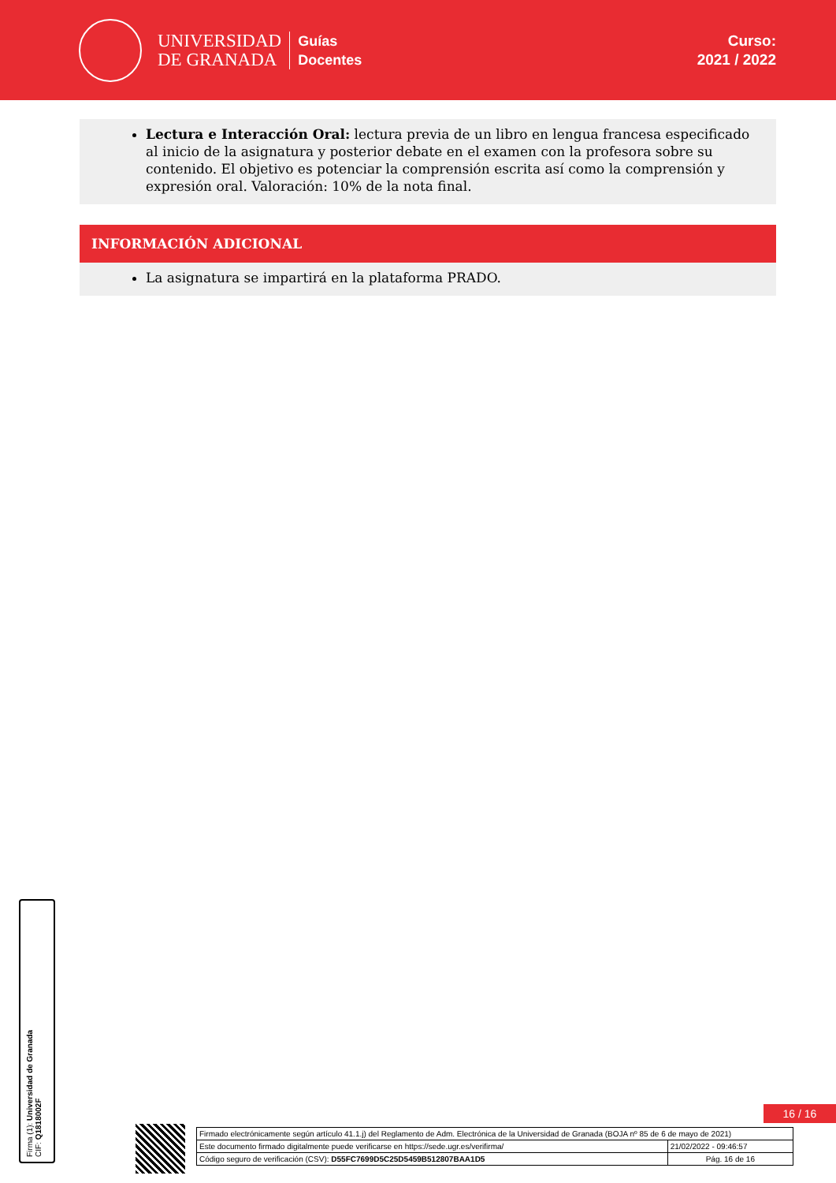UNIVERSIDAD
DE GRANADA
Guías
Docentes
Curso:
2021 / 2022
Lectura e Interacción Oral: lectura previa de un libro en lengua francesa especificado al inicio de la asignatura y posterior debate en el examen con la profesora sobre su contenido. El objetivo es potenciar la comprensión escrita así como la comprensión y expresión oral. Valoración: 10% de la nota final.
INFORMACIÓN ADICIONAL
La asignatura se impartirá en la plataforma PRADO.
Firma (1): Universidad de Granada
CIF: Q1818002F
16 / 16
| Firmado electrónicamente según artículo 41.1.j) del Reglamento de Adm. Electrónica de la Universidad de Granada (BOJA nº 85 de 6 de mayo de 2021) | |
| Este documento firmado digitalmente puede verificarse en https://sede.ugr.es/verifirma/ | 21/02/2022 - 09:46:57 |
| Código seguro de verificación (CSV): D55FC7699D5C25D5459B512807BAA1D5 | Pág. 16 de 16 |